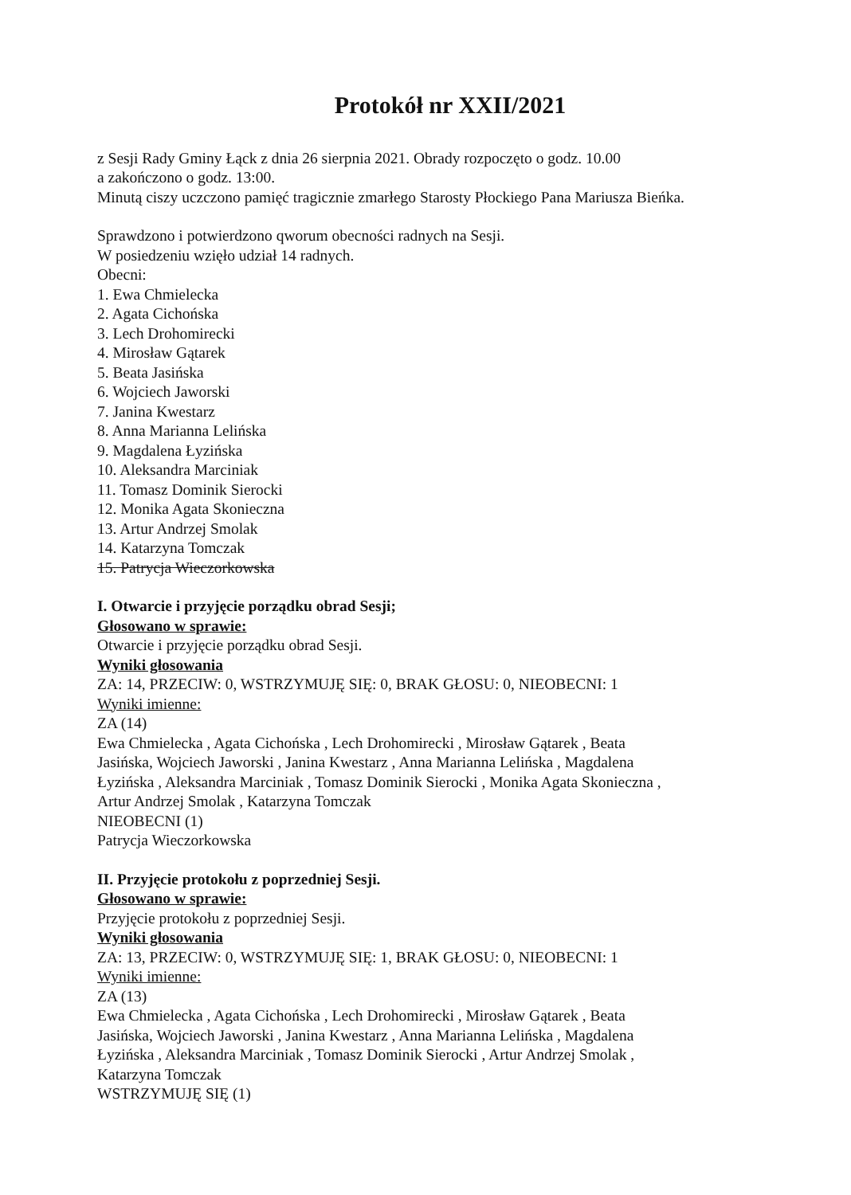Protokół nr XXII/2021
z Sesji Rady Gminy Łąck z dnia 26 sierpnia 2021. Obrady rozpoczęto o godz. 10.00
a zakończono o godz. 13:00.
Minutą ciszy uczczono pamięć tragicznie zmarłego Starosty Płockiego Pana Mariusza Bieńka.
Sprawdzono i potwierdzono qworum obecności radnych na Sesji.
W posiedzeniu wzięło udział 14 radnych.
Obecni:
1. Ewa Chmielecka
2. Agata Cichońska
3. Lech Drohomirecki
4. Mirosław Gątarek
5. Beata Jasińska
6. Wojciech Jaworski
7. Janina Kwestarz
8. Anna Marianna Lelińska
9. Magdalena Łyzińska
10. Aleksandra Marciniak
11. Tomasz Dominik Sierocki
12. Monika Agata Skonieczna
13. Artur Andrzej Smolak
14. Katarzyna Tomczak
15. Patrycja Wieczorkowska
I. Otwarcie i przyjęcie porządku obrad Sesji;
Głosowano w sprawie:
Otwarcie i przyjęcie porządku obrad Sesji.
Wyniki głosowania
ZA: 14, PRZECIW: 0, WSTRZYMUJĘ SIĘ: 0, BRAK GŁOSU: 0, NIEOBECNI: 1
Wyniki imienne:
ZA (14)
Ewa Chmielecka , Agata Cichońska , Lech Drohomirecki , Mirosław Gątarek , Beata
Jasińska, Wojciech Jaworski , Janina Kwestarz , Anna Marianna Lelińska , Magdalena
Łyzińska , Aleksandra Marciniak , Tomasz Dominik Sierocki , Monika Agata Skonieczna ,
Artur Andrzej Smolak , Katarzyna Tomczak
NIEOBECNI (1)
Patrycja Wieczorkowska
II. Przyjęcie protokołu z poprzedniej Sesji.
Głosowano w sprawie:
Przyjęcie protokołu z poprzedniej Sesji.
Wyniki głosowania
ZA: 13, PRZECIW: 0, WSTRZYMUJĘ SIĘ: 1, BRAK GŁOSU: 0, NIEOBECNI: 1
Wyniki imienne:
ZA (13)
Ewa Chmielecka , Agata Cichońska , Lech Drohomirecki , Mirosław Gątarek , Beata
Jasińska, Wojciech Jaworski , Janina Kwestarz , Anna Marianna Lelińska , Magdalena
Łyzińska , Aleksandra Marciniak , Tomasz Dominik Sierocki , Artur Andrzej Smolak ,
Katarzyna Tomczak
WSTRZYMUJĘ SIĘ (1)